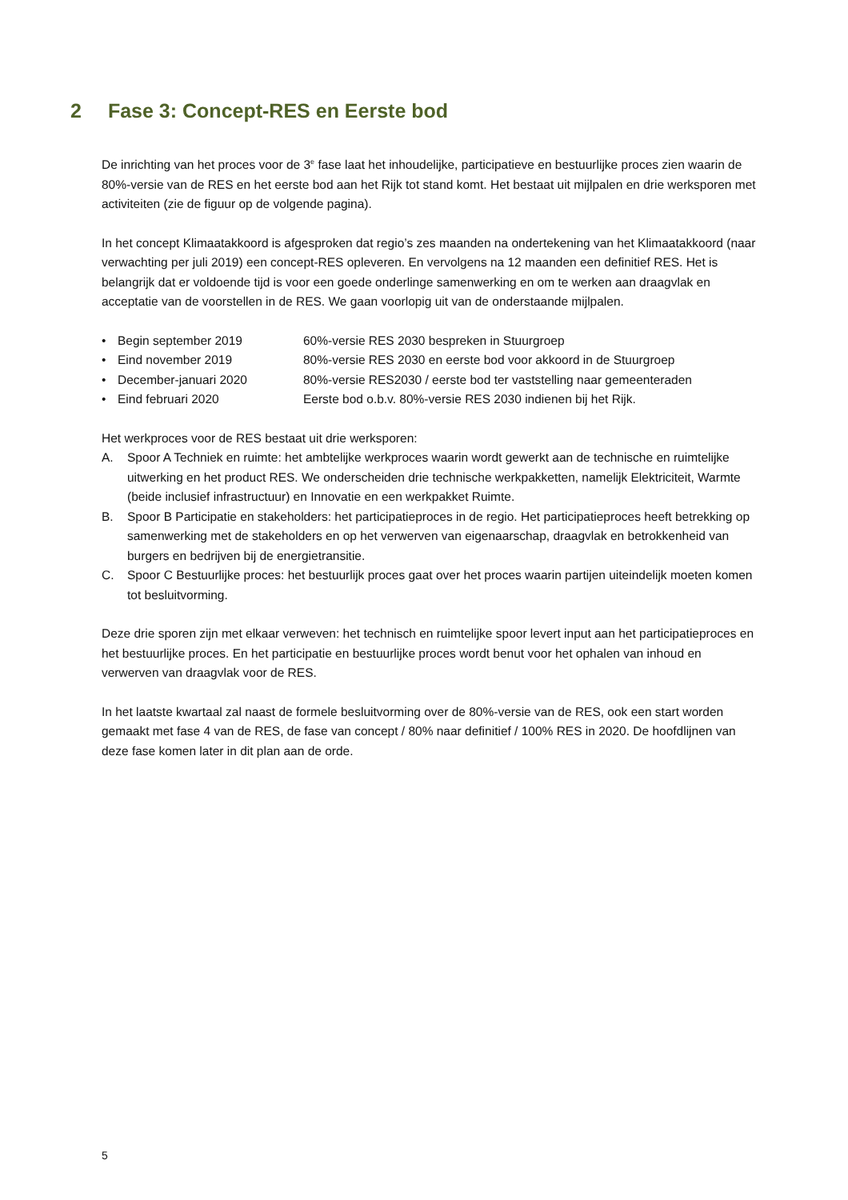2 Fase 3: Concept-RES en Eerste bod
De inrichting van het proces voor de 3<sup>e</sup> fase laat het inhoudelijke, participatieve en bestuurlijke proces zien waarin de 80%-versie van de RES en het eerste bod aan het Rijk tot stand komt. Het bestaat uit mijlpalen en drie werksporen met activiteiten (zie de figuur op de volgende pagina).
In het concept Klimaatakkoord is afgesproken dat regio’s zes maanden na ondertekening van het Klimaatakkoord (naar verwachting per juli 2019) een concept-RES opleveren. En vervolgens na 12 maanden een definitief RES. Het is belangrijk dat er voldoende tijd is voor een goede onderlinge samenwerking en om te werken aan draagvlak en acceptatie van de voorstellen in de RES. We gaan voorlopig uit van de onderstaande mijlpalen.
• Begin september 2019 60%-versie RES 2030 bespreken in Stuurgroep
• Eind november 2019 80%-versie RES 2030 en eerste bod voor akkoord in de Stuurgroep
• December-januari 2020 80%-versie RES2030 / eerste bod ter vaststelling naar gemeenteraden
• Eind februari 2020 Eerste bod o.b.v. 80%-versie RES 2030 indienen bij het Rijk.
Het werkproces voor de RES bestaat uit drie werksporen:
A. Spoor A Techniek en ruimte: het ambtelijke werkproces waarin wordt gewerkt aan de technische en ruimtelijke uitwerking en het product RES. We onderscheiden drie technische werkpakketten, namelijk Elektriciteit, Warmte (beide inclusief infrastructuur) en Innovatie en een werkpakket Ruimte.
B. Spoor B Participatie en stakeholders: het participatieproces in de regio. Het participatieproces heeft betrekking op samenwerking met de stakeholders en op het verwerven van eigenaarschap, draagvlak en betrokkenheid van burgers en bedrijven bij de energietransitie.
C. Spoor C Bestuurlijke proces: het bestuurlijk proces gaat over het proces waarin partijen uiteindelijk moeten komen tot besluitvorming.
Deze drie sporen zijn met elkaar verweven: het technisch en ruimtelijke spoor levert input aan het participatieproces en het bestuurlijke proces. En het participatie en bestuurlijke proces wordt benut voor het ophalen van inhoud en verwerven van draagvlak voor de RES.
In het laatste kwartaal zal naast de formele besluitvorming over de 80%-versie van de RES, ook een start worden gemaakt met fase 4 van de RES, de fase van concept / 80% naar definitief / 100% RES in 2020. De hoofdlijnen van deze fase komen later in dit plan aan de orde.
5